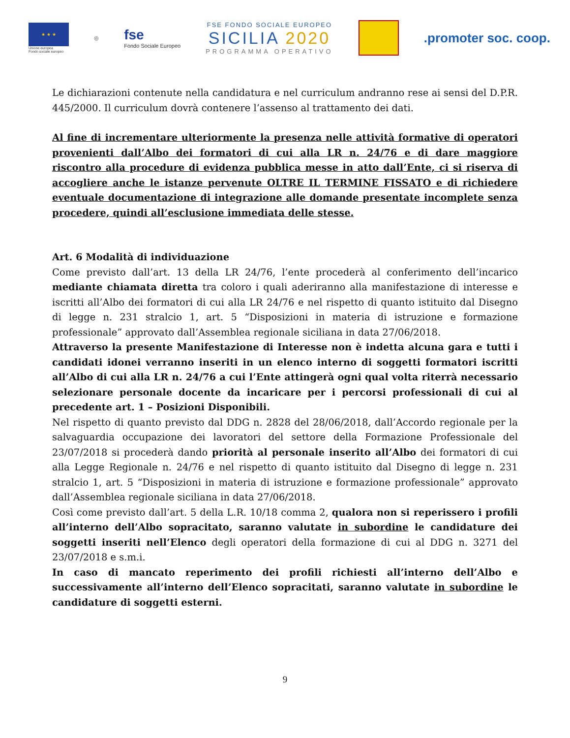★ ★ ★
Unione europea
Fondo sociale europeo
◎
fse
Fondo Sociale Europeo
FSE FONDO SOCIALE EUROPEO
SICILIA 2020
PROGRAMMA OPERATIVO
.promoter soc. coop.
Le dichiarazioni contenute nella candidatura e nel curriculum andranno rese ai sensi del D.P.R. 445/2000. Il curriculum dovrà contenere l’assenso al trattamento dei dati.
Al fine di incrementare ulteriormente la presenza nelle attività formative di operatori provenienti dall’Albo dei formatori di cui alla LR n. 24/76 e di dare maggiore riscontro alla procedure di evidenza pubblica messe in atto dall’Ente, ci si riserva di accogliere anche le istanze pervenute OLTRE IL TERMINE FISSATO e di richiedere eventuale documentazione di integrazione alle domande presentate incomplete senza procedere, quindi all’esclusione immediata delle stesse.
Art. 6 Modalità di individuazione
Come previsto dall’art. 13 della LR 24/76, l’ente procederà al conferimento dell’incarico mediante chiamata diretta tra coloro i quali aderiranno alla manifestazione di interesse e iscritti all’Albo dei formatori di cui alla LR 24/76 e nel rispetto di quanto istituito dal Disegno di legge n. 231 stralcio 1, art. 5 “Disposizioni in materia di istruzione e formazione professionale” approvato dall’Assemblea regionale siciliana in data 27/06/2018.
Attraverso la presente Manifestazione di Interesse non è indetta alcuna gara e tutti i candidati idonei verranno inseriti in un elenco interno di soggetti formatori iscritti all’Albo di cui alla LR n. 24/76 a cui l’Ente attingerà ogni qual volta riterrà necessario selezionare personale docente da incaricare per i percorsi professionali di cui al precedente art. 1 – Posizioni Disponibili.
Nel rispetto di quanto previsto dal DDG n. 2828 del 28/06/2018, dall’Accordo regionale per la salvaguardia occupazione dei lavoratori del settore della Formazione Professionale del 23/07/2018 si procederà dando priorità al personale inserito all’Albo dei formatori di cui alla Legge Regionale n. 24/76 e nel rispetto di quanto istituito dal Disegno di legge n. 231 stralcio 1, art. 5 “Disposizioni in materia di istruzione e formazione professionale” approvato dall’Assemblea regionale siciliana in data 27/06/2018.
Così come previsto dall’art. 5 della L.R. 10/18 comma 2, qualora non si reperissero i profili all’interno dell’Albo sopracitato, saranno valutate in subordine le candidature dei soggetti inseriti nell’Elenco degli operatori della formazione di cui al DDG n. 3271 del 23/07/2018 e s.m.i.
In caso di mancato reperimento dei profili richiesti all’interno dell’Albo e successivamente all’interno dell’Elenco sopracitati, saranno valutate in subordine le candidature di soggetti esterni.
9